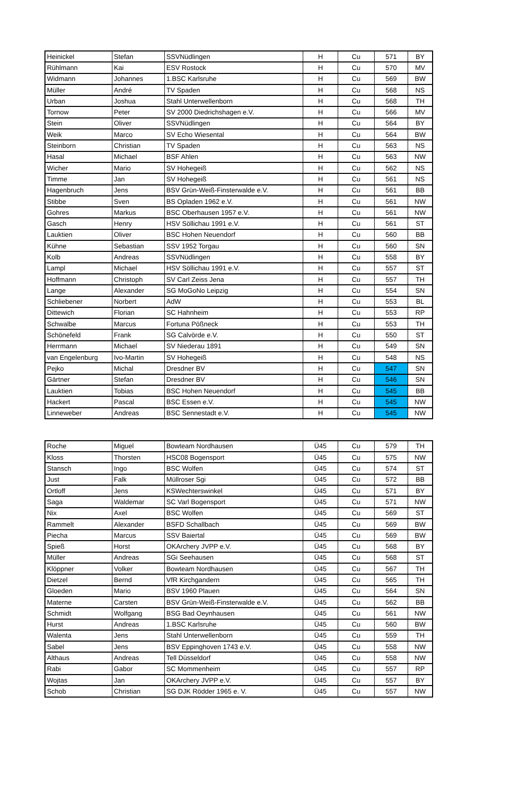| Heinickel | Stefan | SSVNüdlingen | H | Cu | 571 | BY |
| Rühlmann | Kai | ESV Rostock | H | Cu | 570 | MV |
| Widmann | Johannes | 1.BSC Karlsruhe | H | Cu | 569 | BW |
| Müller | André | TV Spaden | H | Cu | 568 | NS |
| Urban | Joshua | Stahl Unterwellenborn | H | Cu | 568 | TH |
| Tornow | Peter | SV 2000 Diedrichshagen e.V. | H | Cu | 566 | MV |
| Stein | Oliver | SSVNüdlingen | H | Cu | 564 | BY |
| Weik | Marco | SV Echo Wiesental | H | Cu | 564 | BW |
| Steinborn | Christian | TV Spaden | H | Cu | 563 | NS |
| Hasal | Michael | BSF Ahlen | H | Cu | 563 | NW |
| Wicher | Mario | SV Hohegeiß | H | Cu | 562 | NS |
| Timme | Jan | SV Hohegeiß | H | Cu | 561 | NS |
| Hagenbruch | Jens | BSV Grün-Weiß-Finsterwalde e.V. | H | Cu | 561 | BB |
| Stibbe | Sven | BS Opladen 1962 e.V. | H | Cu | 561 | NW |
| Gohres | Markus | BSC Oberhausen 1957 e.V. | H | Cu | 561 | NW |
| Gasch | Henry | HSV Söllichau 1991 e.V. | H | Cu | 561 | ST |
| Lauktien | Oliver | BSC Hohen Neuendorf | H | Cu | 560 | BB |
| Kühne | Sebastian | SSV 1952 Torgau | H | Cu | 560 | SN |
| Kolb | Andreas | SSVNüdlingen | H | Cu | 558 | BY |
| Lampl | Michael | HSV Söllichau 1991 e.V. | H | Cu | 557 | ST |
| Hoffmann | Christoph | SV Carl Zeiss Jena | H | Cu | 557 | TH |
| Lange | Alexander | SG MoGoNo Leipzig | H | Cu | 554 | SN |
| Schliebener | Norbert | AdW | H | Cu | 553 | BL |
| Dittewich | Florian | SC Hahnheim | H | Cu | 553 | RP |
| Schwalbe | Marcus | Fortuna Pößneck | H | Cu | 553 | TH |
| Schönefeld | Frank | SG Calvörde e.V. | H | Cu | 550 | ST |
| Herrmann | Michael | SV Niederau 1891 | H | Cu | 549 | SN |
| van Engelenburg | Ivo-Martin | SV Hohegeiß | H | Cu | 548 | NS |
| Pejko | Michal | Dresdner BV | H | Cu | 547 | SN |
| Gärtner | Stefan | Dresdner BV | H | Cu | 546 | SN |
| Lauktien | Tobias | BSC Hohen Neuendorf | H | Cu | 545 | BB |
| Hackert | Pascal | BSC Essen e.V. | H | Cu | 545 | NW |
| Linneweber | Andreas | BSC Sennestadt e.V. | H | Cu | 545 | NW |
| Roche | Miguel | Bowteam Nordhausen | Ü45 | Cu | 579 | TH |
| Kloss | Thorsten | HSC08 Bogensport | Ü45 | Cu | 575 | NW |
| Stansch | Ingo | BSC Wolfen | Ü45 | Cu | 574 | ST |
| Just | Falk | Müllroser Sgi | Ü45 | Cu | 572 | BB |
| Ortloff | Jens | KSWechterswinkel | Ü45 | Cu | 571 | BY |
| Saga | Waldemar | SC Varl Bogensport | Ü45 | Cu | 571 | NW |
| Nix | Axel | BSC Wolfen | Ü45 | Cu | 569 | ST |
| Rammelt | Alexander | BSFD Schallbach | Ü45 | Cu | 569 | BW |
| Piecha | Marcus | SSV Baiertal | Ü45 | Cu | 569 | BW |
| Spieß | Horst | OKArchery JVPP e.V. | Ü45 | Cu | 568 | BY |
| Müller | Andreas | SGi Seehausen | Ü45 | Cu | 568 | ST |
| Klöppner | Volker | Bowteam Nordhausen | Ü45 | Cu | 567 | TH |
| Dietzel | Bernd | VfR Kirchgandern | Ü45 | Cu | 565 | TH |
| Gloeden | Mario | BSV 1960 Plauen | Ü45 | Cu | 564 | SN |
| Materne | Carsten | BSV Grün-Weiß-Finsterwalde e.V. | Ü45 | Cu | 562 | BB |
| Schmidt | Wolfgang | BSG Bad Oeynhausen | Ü45 | Cu | 561 | NW |
| Hurst | Andreas | 1.BSC Karlsruhe | Ü45 | Cu | 560 | BW |
| Walenta | Jens | Stahl Unterwellenborn | Ü45 | Cu | 559 | TH |
| Sabel | Jens | BSV Eppinghoven 1743 e.V. | Ü45 | Cu | 558 | NW |
| Althaus | Andreas | Tell Düsseldorf | Ü45 | Cu | 558 | NW |
| Rabi | Gabor | SC Mommenheim | Ü45 | Cu | 557 | RP |
| Wojtas | Jan | OKArchery JVPP e.V. | Ü45 | Cu | 557 | BY |
| Schob | Christian | SG DJK Rödder 1965 e. V. | Ü45 | Cu | 557 | NW |